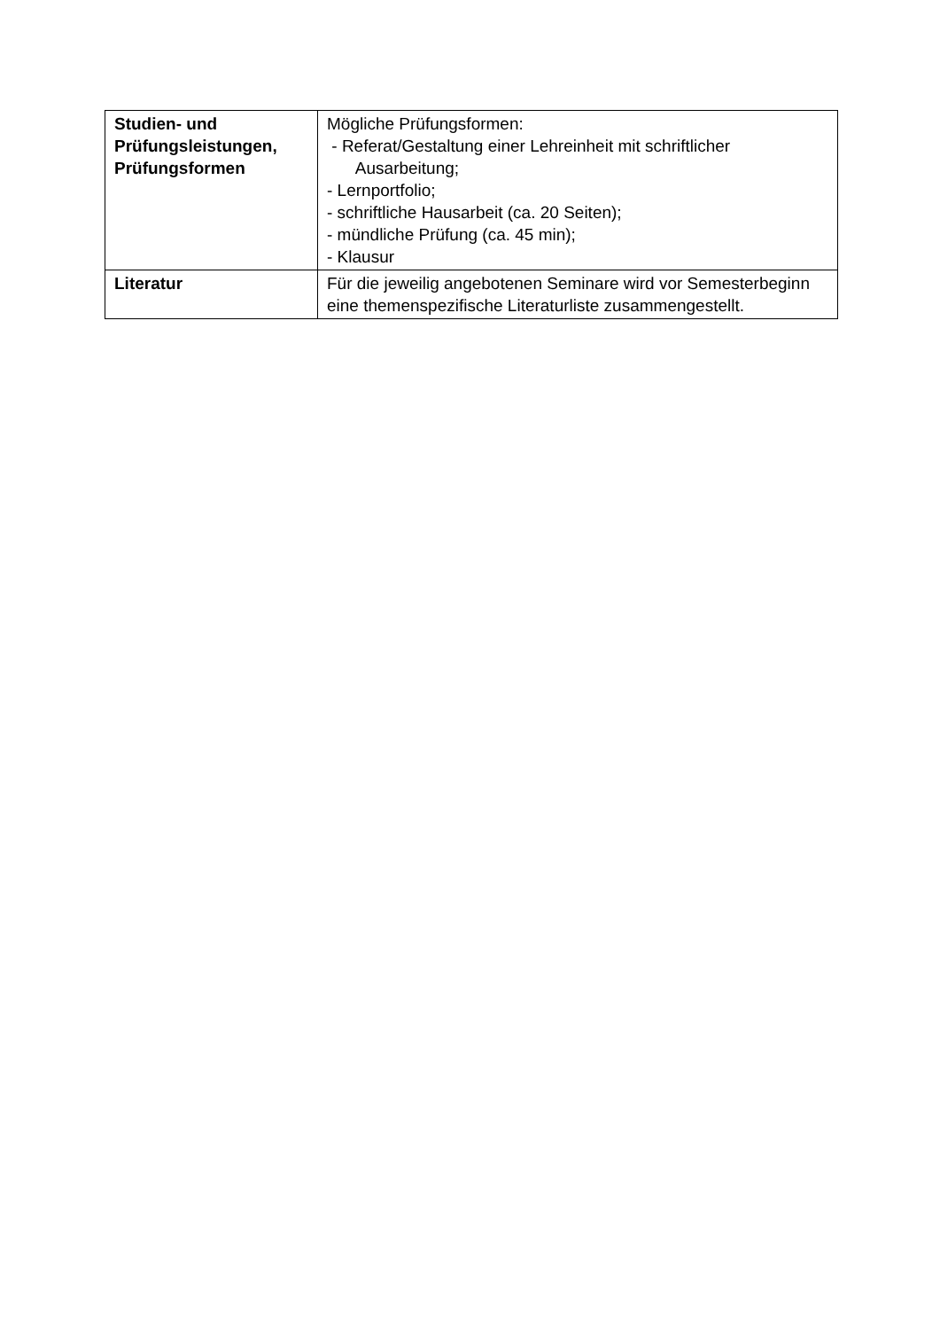| Studien- und Prüfungsleistungen, Prüfungsformen | Mögliche Prüfungsformen: - Referat/Gestaltung einer Lehreinheit mit schriftlicher Ausarbeitung; - Lernportfolio; - schriftliche Hausarbeit (ca. 20 Seiten); - mündliche Prüfung (ca. 45 min); - Klausur |
| Literatur | Für die jeweilig angebotenen Seminare wird vor Semesterbeginn eine themenspezifische Literaturliste zusammengestellt. |